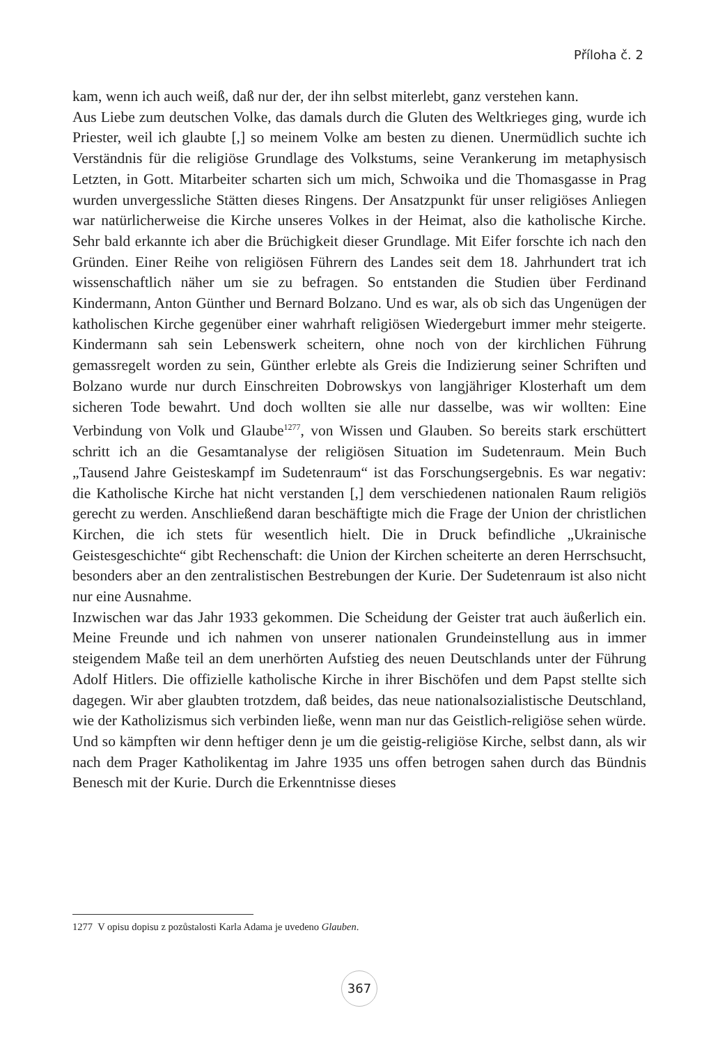Příloha č. 2
kam, wenn ich auch weiß, daß nur der, der ihn selbst miterlebt, ganz verstehen kann.
Aus Liebe zum deutschen Volke, das damals durch die Gluten des Weltkrieges ging, wurde ich Priester, weil ich glaubte [,] so meinem Volke am besten zu dienen. Unermüdlich suchte ich Verständnis für die religiöse Grundlage des Volkstums, seine Verankerung im metaphysisch Letzten, in Gott. Mitarbeiter scharten sich um mich, Schwoika und die Thomasgasse in Prag wurden unvergessliche Stätten dieses Ringens. Der Ansatzpunkt für unser religiöses Anliegen war natürlicherweise die Kirche unseres Volkes in der Heimat, also die katholische Kirche. Sehr bald erkannte ich aber die Brüchigkeit dieser Grundlage. Mit Eifer forschte ich nach den Gründen. Einer Reihe von religiösen Führern des Landes seit dem 18. Jahrhundert trat ich wissenschaftlich näher um sie zu befragen. So entstanden die Studien über Ferdinand Kindermann, Anton Günther und Bernard Bolzano. Und es war, als ob sich das Ungenügen der katholischen Kirche gegenüber einer wahrhaft religiösen Wiedergeburt immer mehr steigerte. Kindermann sah sein Lebenswerk scheitern, ohne noch von der kirchlichen Führung gemassregelt worden zu sein, Günther erlebte als Greis die Indizierung seiner Schriften und Bolzano wurde nur durch Einschreiten Dobrowskys von langjähriger Klosterhaft um dem sicheren Tode bewahrt. Und doch wollten sie alle nur dasselbe, was wir wollten: Eine Verbindung von Volk und Glaube<sup>1277</sup>, von Wissen und Glauben. So bereits stark erschüttert schritt ich an die Gesamtanalyse der religiösen Situation im Sudetenraum. Mein Buch „Tausend Jahre Geisteskampf im Sudetenraum“ ist das Forschungsergebnis. Es war negativ: die Katholische Kirche hat nicht verstanden [,] dem verschiedenen nationalen Raum religiös gerecht zu werden. Anschließend daran beschäftigte mich die Frage der Union der christlichen Kirchen, die ich stets für wesentlich hielt. Die in Druck befindliche „Ukrainische Geistesgeschichte“ gibt Rechenschaft: die Union der Kirchen scheiterte an deren Herrschsucht, besonders aber an den zentralistischen Bestrebungen der Kurie. Der Sudetenraum ist also nicht nur eine Ausnahme.
Inzwischen war das Jahr 1933 gekommen. Die Scheidung der Geister trat auch äußerlich ein. Meine Freunde und ich nahmen von unserer nationalen Grundeinstellung aus in immer steigendem Maße teil an dem unerhörten Aufstieg des neuen Deutschlands unter der Führung Adolf Hitlers. Die offizielle katholische Kirche in ihrer Bischöfen und dem Papst stellte sich dagegen. Wir aber glaubten trotzdem, daß beides, das neue nationalsozialistische Deutschland, wie der Katholizismus sich verbinden ließe, wenn man nur das Geistlich-religiöse sehen würde. Und so kämpften wir denn heftiger denn je um die geistig-religiöse Kirche, selbst dann, als wir nach dem Prager Katholikentag im Jahre 1935 uns offen betrogen sahen durch das Bündnis Benesch mit der Kurie. Durch die Erkenntnisse dieses
1277 V opisu dopisu z pozůstalosti Karla Adama je uvedeno Glauben.
367